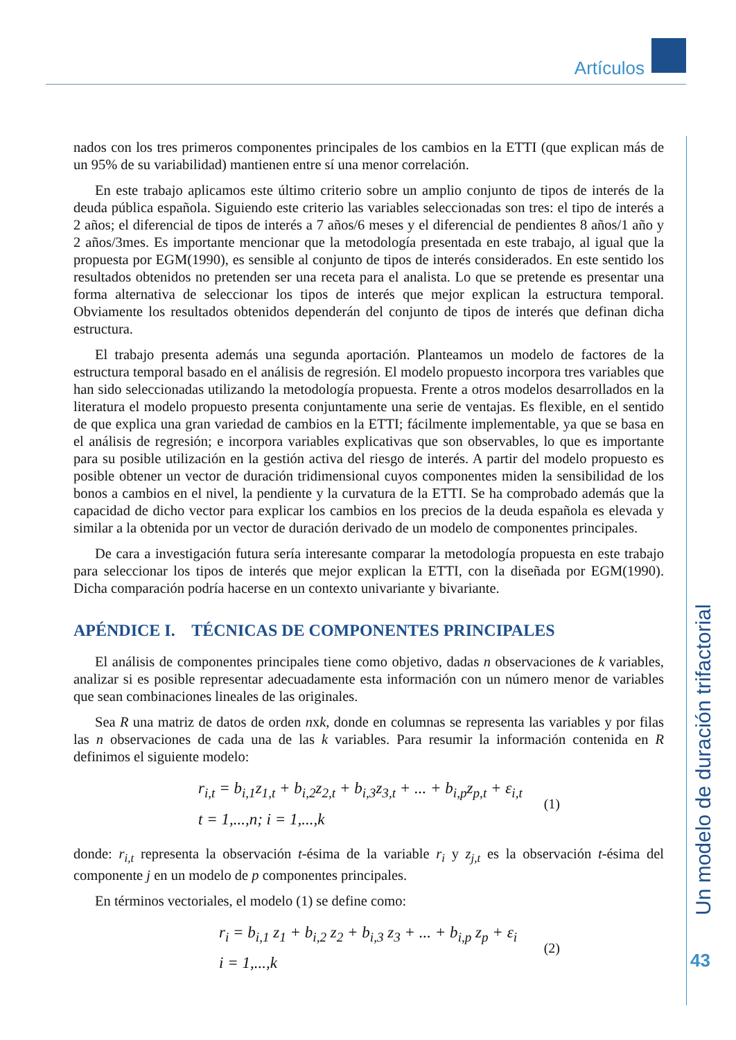Artículos
Un modelo de duración trifactorial
43
nados con los tres primeros componentes principales de los cambios en la ETTI (que explican más de un 95% de su variabilidad) mantienen entre sí una menor correlación.
En este trabajo aplicamos este último criterio sobre un amplio conjunto de tipos de interés de la deuda pública española. Siguiendo este criterio las variables seleccionadas son tres: el tipo de interés a 2 años; el diferencial de tipos de interés a 7 años/6 meses y el diferencial de pendientes 8 años/1 año y 2 años/3mes. Es importante mencionar que la metodología presentada en este trabajo, al igual que la propuesta por EGM(1990), es sensible al conjunto de tipos de interés considerados. En este sentido los resultados obtenidos no pretenden ser una receta para el analista. Lo que se pretende es presentar una forma alternativa de seleccionar los tipos de interés que mejor explican la estructura temporal. Obviamente los resultados obtenidos dependerán del conjunto de tipos de interés que definan dicha estructura.
El trabajo presenta además una segunda aportación. Planteamos un modelo de factores de la estructura temporal basado en el análisis de regresión. El modelo propuesto incorpora tres variables que han sido seleccionadas utilizando la metodología propuesta. Frente a otros modelos desarrollados en la literatura el modelo propuesto presenta conjuntamente una serie de ventajas. Es flexible, en el sentido de que explica una gran variedad de cambios en la ETTI; fácilmente implementable, ya que se basa en el análisis de regresión; e incorpora variables explicativas que son observables, lo que es importante para su posible utilización en la gestión activa del riesgo de interés. A partir del modelo propuesto es posible obtener un vector de duración tridimensional cuyos componentes miden la sensibilidad de los bonos a cambios en el nivel, la pendiente y la curvatura de la ETTI. Se ha comprobado además que la capacidad de dicho vector para explicar los cambios en los precios de la deuda española es elevada y similar a la obtenida por un vector de duración derivado de un modelo de componentes principales.
De cara a investigación futura sería interesante comparar la metodología propuesta en este trabajo para seleccionar los tipos de interés que mejor explican la ETTI, con la diseñada por EGM(1990). Dicha comparación podría hacerse en un contexto univariante y bivariante.
APÉNDICE I. TÉCNICAS DE COMPONENTES PRINCIPALES
El análisis de componentes principales tiene como objetivo, dadas n observaciones de k variables, analizar si es posible representar adecuadamente esta información con un número menor de variables que sean combinaciones lineales de las originales.
Sea R una matriz de datos de orden nxk, donde en columnas se representa las variables y por filas las n observaciones de cada una de las k variables. Para resumir la información contenida en R definimos el siguiente modelo:
r<sub>i,t</sub> = b<sub>i,1</sub>z<sub>1,t</sub> + b<sub>i,2</sub>z<sub>2,t</sub> + b<sub>i,3</sub>z<sub>3,t</sub> + ... + b<sub>i,p</sub>z<sub>p,t</sub> + ε<sub>i,t</sub>
t = 1,...,n; i = 1,...,k
(1)
donde: r<sub>i,t</sub> representa la observación t-ésima de la variable r<sub>i</sub> y z<sub>j,t</sub> es la observación t-ésima del componente j en un modelo de p componentes principales.
En términos vectoriales, el modelo (1) se define como:
r<sub>i</sub> = b<sub>i,1</sub> z<sub>1</sub> + b<sub>i,2</sub> z<sub>2</sub> + b<sub>i,3</sub> z<sub>3</sub> + ... + b<sub>i,p</sub> z<sub>p</sub> + ε<sub>i</sub>
i = 1,...,k
(2)